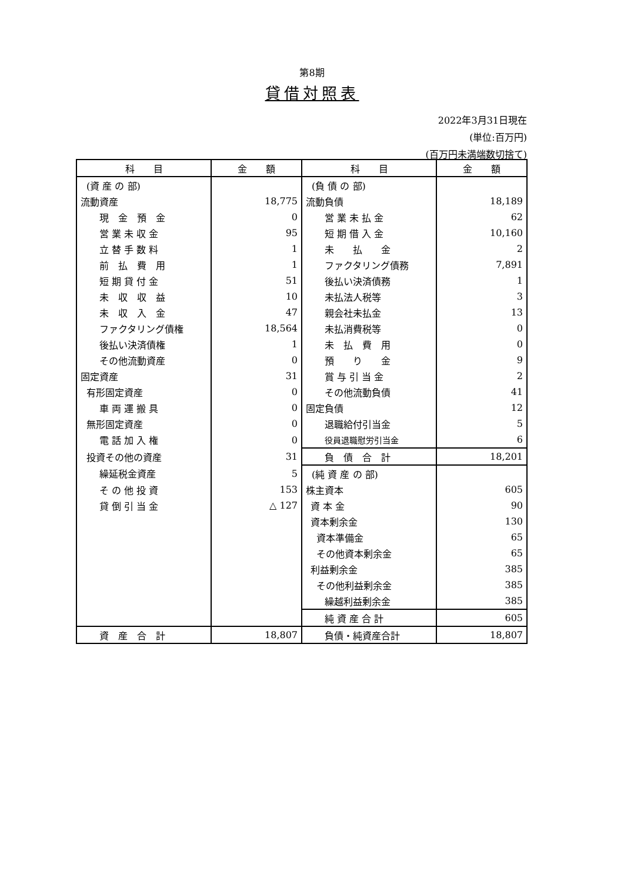第8期
貸借対照表
2022年3月31日現在
(単位:百万円)
(百万円未満端数切捨て)
| 科 目 | 金 額 | 科 目 | 金 額 |
| --- | --- | --- | --- |
| (資 産 の 部) | | (負 債 の 部) | |
| 流動資産 | 18,775 | 流動負債 | 18,189 |
| 現 金 預 金 | 0 | 営 業 未 払 金 | 62 |
| 営 業 未 収 金 | 95 | 短 期 借 入 金 | 10,160 |
| 立 替 手 数 料 | 1 | 未 払 金 | 2 |
| 前 払 費 用 | 1 | ファクタリング債務 | 7,891 |
| 短 期 貸 付 金 | 51 | 後払い決済債務 | 1 |
| 未 収 収 益 | 10 | 未払法人税等 | 3 |
| 未 収 入 金 | 47 | 親会社未払金 | 13 |
| ファクタリング債権 | 18,564 | 未払消費税等 | 0 |
| 後払い決済債権 | 1 | 未 払 費 用 | 0 |
| その他流動資産 | 0 | 預 り 金 | 9 |
| 固定資産 | 31 | 賞 与 引 当 金 | 2 |
| 有形固定資産 | 0 | その他流動負債 | 41 |
| 車 両 運 搬 具 | 0 | 固定負債 | 12 |
| 無形固定資産 | 0 | 退職給付引当金 | 5 |
| 電 話 加 入 権 | 0 | 役員退職慰労引当金 | 6 |
| 投資その他の資産 | 31 | 負 債 合 計 | 18,201 |
| 繰延税金資産 | 5 | (純 資 産 の 部) | |
| そ の 他 投 資 | 153 | 株主資本 | 605 |
| 貸 倒 引 当 金 | △ 127 | 資 本 金 | 90 |
| | | 資本剰余金 | 130 |
| | | 資本準備金 | 65 |
| | | その他資本剰余金 | 65 |
| | | 利益剰余金 | 385 |
| | | その他利益剰余金 | 385 |
| | | 繰越利益剰余金 | 385 |
| | | 純 資 産 合 計 | 605 |
| 資 産 合 計 | 18,807 | 負債・純資産合計 | 18,807 |